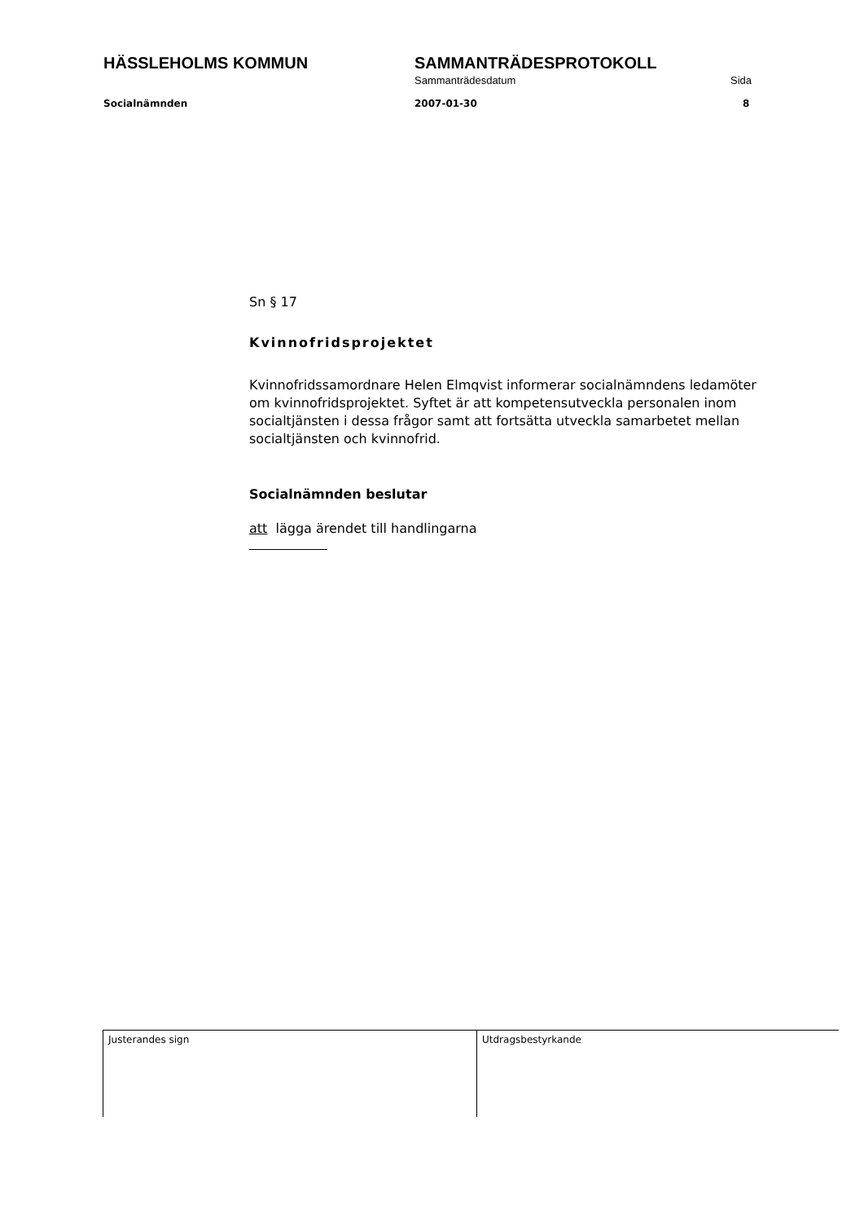HÄSSLEHOLMS KOMMUN SAMMANTRÄDESPROTOKOLL
Sammanträdesdatum Sida
Socialnämnden 2007-01-30 8
Sn § 17
Kvinnofridsprojektet
Kvinnofridssamordnare Helen Elmqvist informerar socialnämndens ledamöter om kvinnofridsprojektet. Syftet är att kompetensutveckla personalen inom socialtjänsten i dessa frågor samt att fortsätta utveckla samarbetet mellan socialtjänsten och kvinnofrid.
Socialnämnden beslutar
att lägga ärendet till handlingarna
Justerandes sign Utdragsbestyrkande